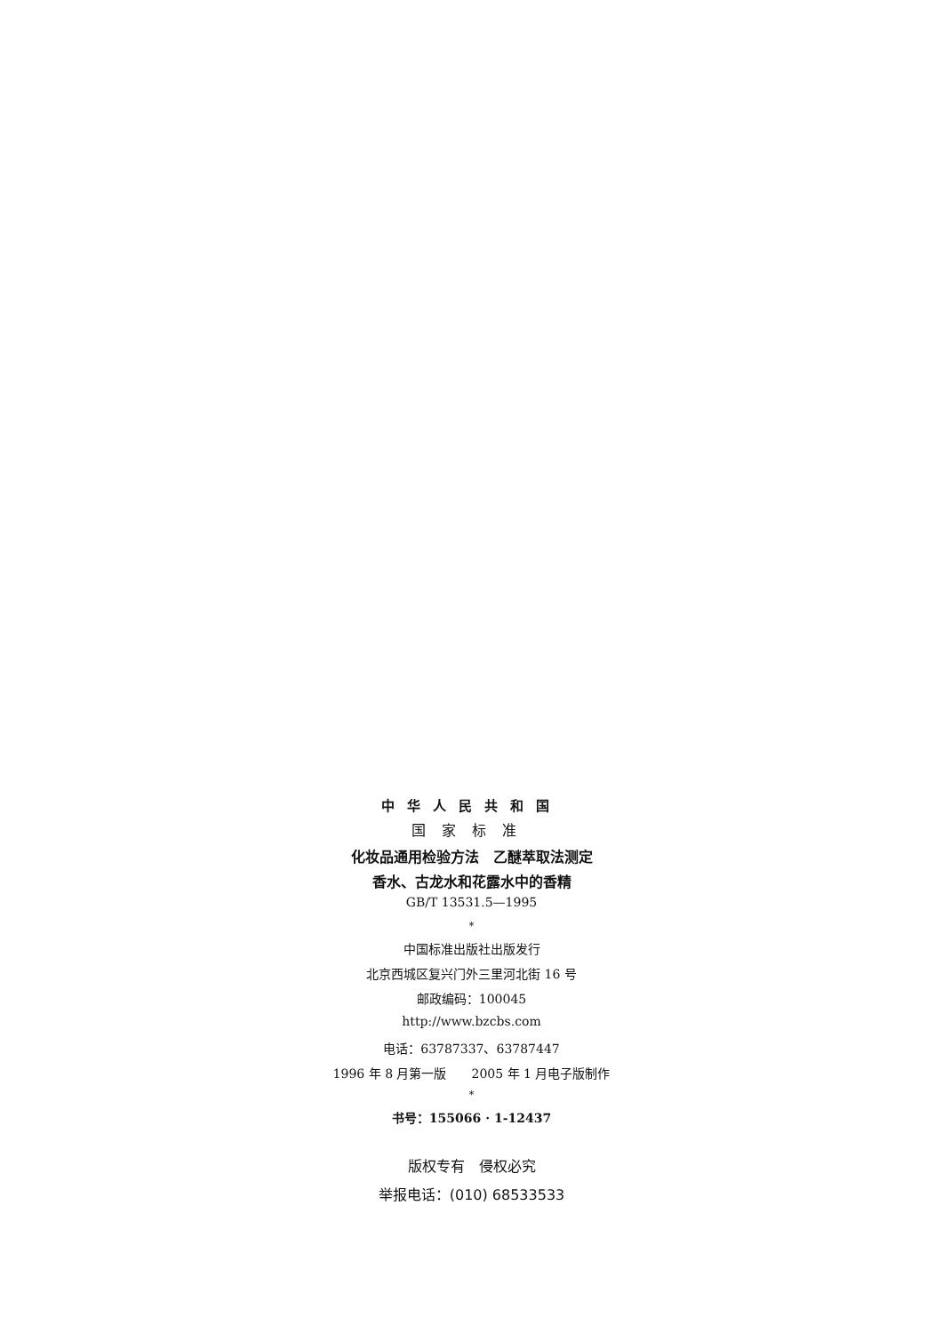中华人民共和国
国家标准
化妆品通用检验方法　乙醚萃取法测定
香水、古龙水和花露水中的香精
GB/T 13531.5—1995
*
中国标准出版社出版发行
北京西城区复兴门外三里河北街 16 号
邮政编码：100045
http://www.bzcbs.com
电话：63787337、63787447
1996 年 8 月第一版　　2005 年 1 月电子版制作
*
书号：155066 · 1-12437
版权专有　侵权必究
举报电话：(010) 68533533